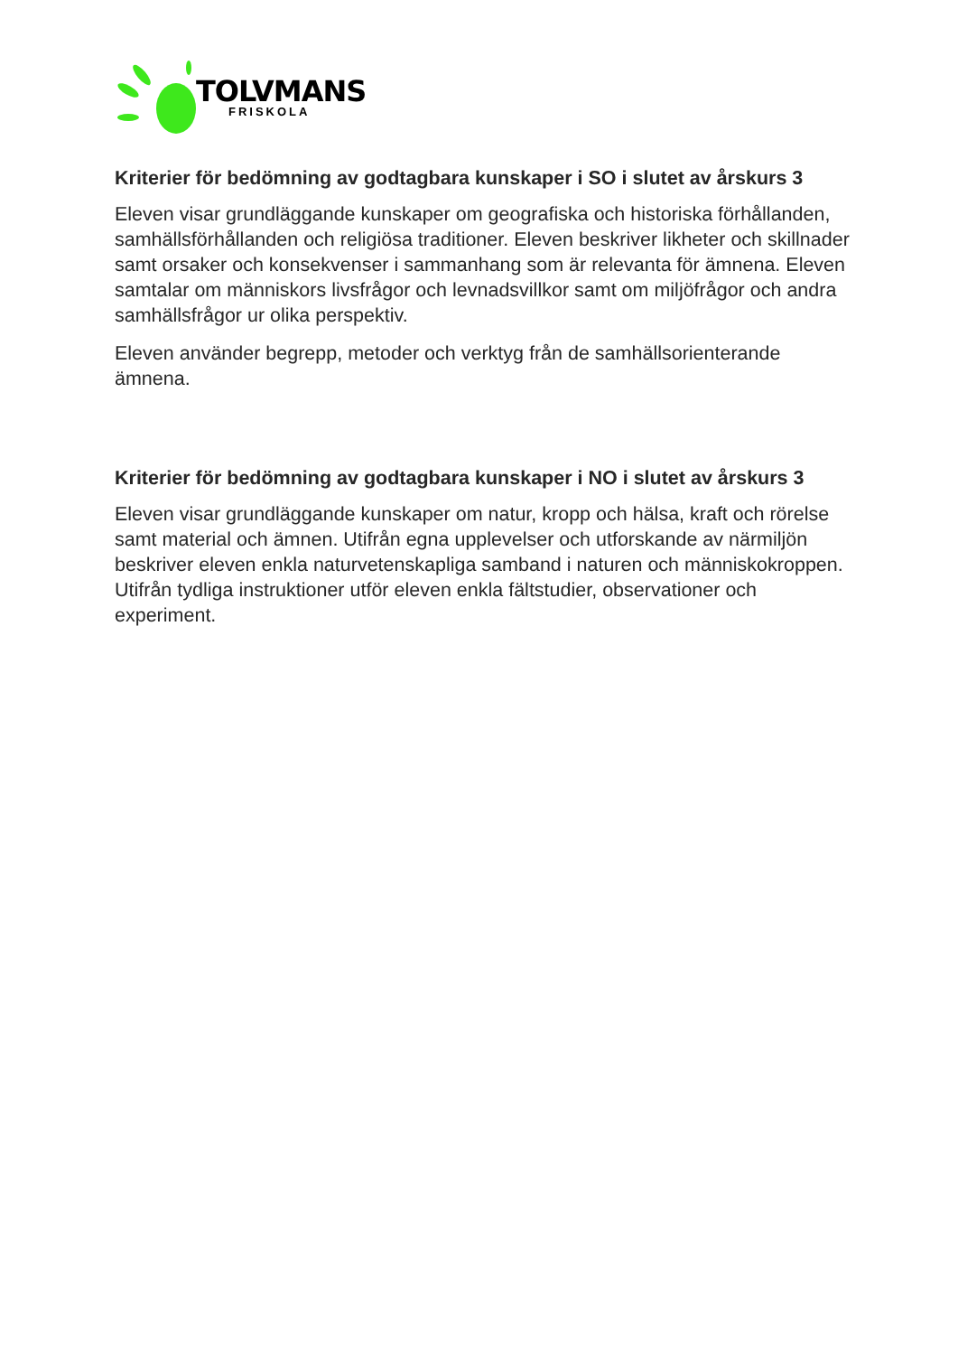TOLVMANS
FRISKOLA
Kriterier för bedömning av godtagbara kunskaper i SO i slutet av årskurs 3
Eleven visar grundläggande kunskaper om geografiska och historiska förhållanden, samhällsförhållanden och religiösa traditioner. Eleven beskriver likheter och skillnader samt orsaker och konsekvenser i sammanhang som är relevanta för ämnena. Eleven samtalar om människors livsfrågor och levnadsvillkor samt om miljöfrågor och andra samhällsfrågor ur olika perspektiv.
Eleven använder begrepp, metoder och verktyg från de samhällsorienterande ämnena.
Kriterier för bedömning av godtagbara kunskaper i NO i slutet av årskurs 3
Eleven visar grundläggande kunskaper om natur, kropp och hälsa, kraft och rörelse samt material och ämnen. Utifrån egna upplevelser och utforskande av närmiljön beskriver eleven enkla naturvetenskapliga samband i naturen och människokroppen. Utifrån tydliga instruktioner utför eleven enkla fältstudier, observationer och experiment.